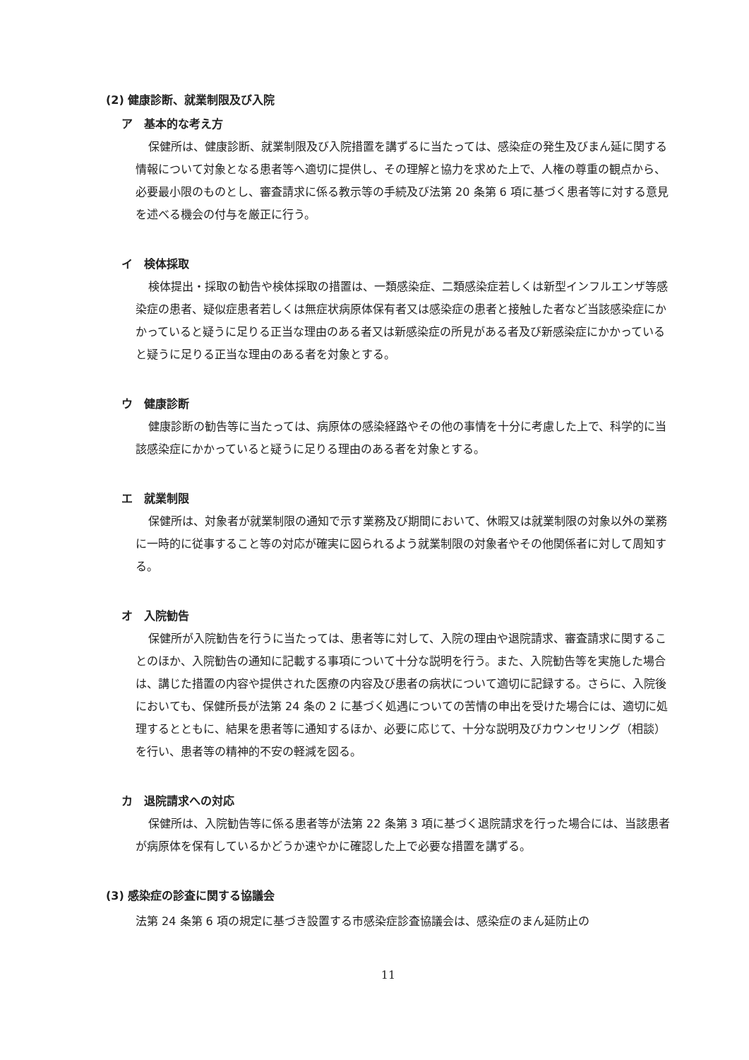(2) 健康診断、就業制限及び入院
ア　基本的な考え方
保健所は、健康診断、就業制限及び入院措置を講ずるに当たっては、感染症の発生及びまん延に関する情報について対象となる患者等へ適切に提供し、その理解と協力を求めた上で、人権の尊重の観点から、必要最小限のものとし、審査請求に係る教示等の手続及び法第 20 条第 6 項に基づく患者等に対する意見を述べる機会の付与を厳正に行う。
イ　検体採取
検体提出・採取の勧告や検体採取の措置は、一類感染症、二類感染症若しくは新型インフルエンザ等感染症の患者、疑似症患者若しくは無症状病原体保有者又は感染症の患者と接触した者など当該感染症にかかっていると疑うに足りる正当な理由のある者又は新感染症の所見がある者及び新感染症にかかっていると疑うに足りる正当な理由のある者を対象とする。
ウ　健康診断
健康診断の勧告等に当たっては、病原体の感染経路やその他の事情を十分に考慮した上で、科学的に当該感染症にかかっていると疑うに足りる理由のある者を対象とする。
エ　就業制限
保健所は、対象者が就業制限の通知で示す業務及び期間において、休暇又は就業制限の対象以外の業務に一時的に従事すること等の対応が確実に図られるよう就業制限の対象者やその他関係者に対して周知する。
オ　入院勧告
保健所が入院勧告を行うに当たっては、患者等に対して、入院の理由や退院請求、審査請求に関することのほか、入院勧告の通知に記載する事項について十分な説明を行う。また、入院勧告等を実施した場合は、講じた措置の内容や提供された医療の内容及び患者の病状について適切に記録する。さらに、入院後においても、保健所長が法第 24 条の 2 に基づく処遇についての苦情の申出を受けた場合には、適切に処理するとともに、結果を患者等に通知するほか、必要に応じて、十分な説明及びカウンセリング（相談）を行い、患者等の精神的不安の軽減を図る。
カ　退院請求への対応
保健所は、入院勧告等に係る患者等が法第 22 条第 3 項に基づく退院請求を行った場合には、当該患者が病原体を保有しているかどうか速やかに確認した上で必要な措置を講ずる。
(3) 感染症の診査に関する協議会
法第 24 条第 6 項の規定に基づき設置する市感染症診査協議会は、感染症のまん延防止の
11